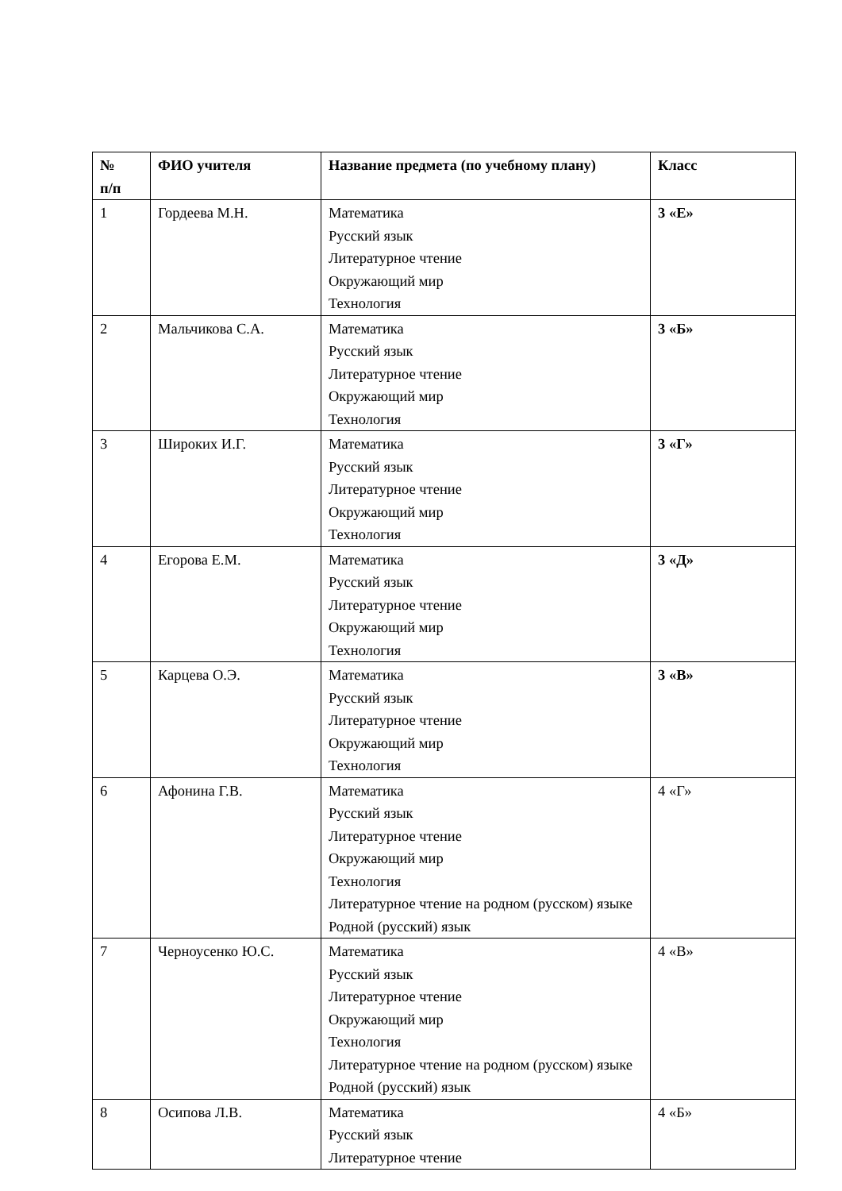| № п/п | ФИО учителя | Название предмета (по учебному плану) | Класс |
| --- | --- | --- | --- |
| 1 | Гордеева М.Н. | Математика Русский язык Литературное чтение Окружающий мир Технология | 3 «Е» |
| 2 | Мальчикова С.А. | Математика Русский язык Литературное чтение Окружающий мир Технология | 3 «Б» |
| 3 | Широких И.Г. | Математика Русский язык Литературное чтение Окружающий мир Технология | 3 «Г» |
| 4 | Егорова Е.М. | Математика Русский язык Литературное чтение Окружающий мир Технология | 3 «Д» |
| 5 | Карцева О.Э. | Математика Русский язык Литературное чтение Окружающий мир Технология | 3 «В» |
| 6 | Афонина Г.В. | Математика Русский язык Литературное чтение Окружающий мир Технология Литературное чтение на родном (русском) языке Родной (русский) язык | 4 «Г» |
| 7 | Черноусенко Ю.С. | Математика Русский язык Литературное чтение Окружающий мир Технология Литературное чтение на родном (русском) языке Родной (русский) язык | 4 «В» |
| 8 | Осипова Л.В. | Математика Русский язык Литературное чтение | 4 «Б» |